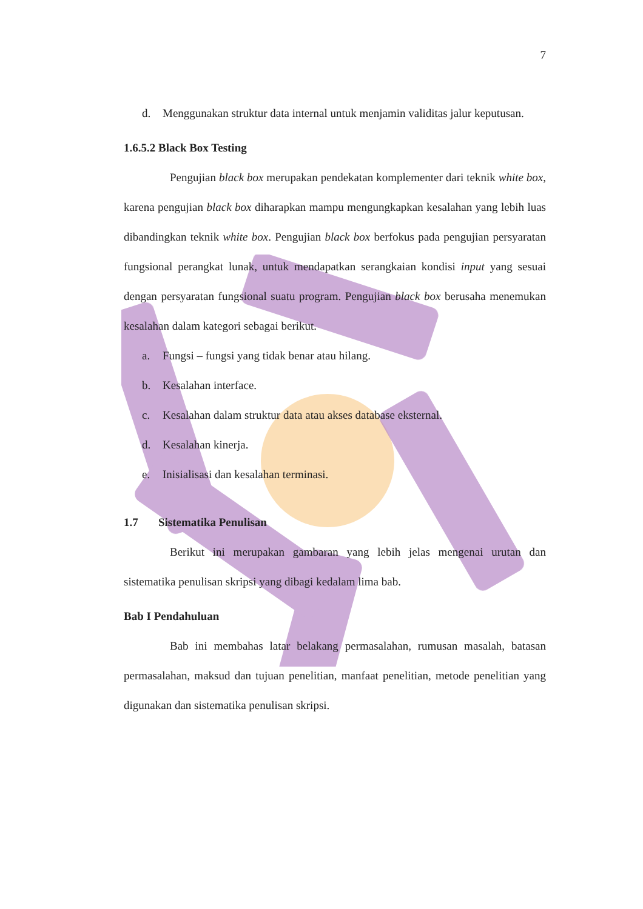7
d.
Menggunakan struktur data internal untuk menjamin validitas jalur keputusan.
1.6.5.2 Black Box Testing
Pengujian black box merupakan pendekatan komplementer dari teknik white box, karena pengujian black box diharapkan mampu mengungkapkan kesalahan yang lebih luas dibandingkan teknik white box. Pengujian black box berfokus pada pengujian persyaratan fungsional perangkat lunak, untuk mendapatkan serangkaian kondisi input yang sesuai dengan persyaratan fungsional suatu program. Pengujian black box berusaha menemukan kesalahan dalam kategori sebagai berikut.
a. Fungsi – fungsi yang tidak benar atau hilang.
b. Kesalahan interface.
c. Kesalahan dalam struktur data atau akses database eksternal.
d. Kesalahan kinerja.
e. Inisialisasi dan kesalahan terminasi.
1.7 Sistematika Penulisan
Berikut ini merupakan gambaran yang lebih jelas mengenai urutan dan sistematika penulisan skripsi yang dibagi kedalam lima bab.
Bab I Pendahuluan
Bab ini membahas latar belakang permasalahan, rumusan masalah, batasan permasalahan, maksud dan tujuan penelitian, manfaat penelitian, metode penelitian yang digunakan dan sistematika penulisan skripsi.